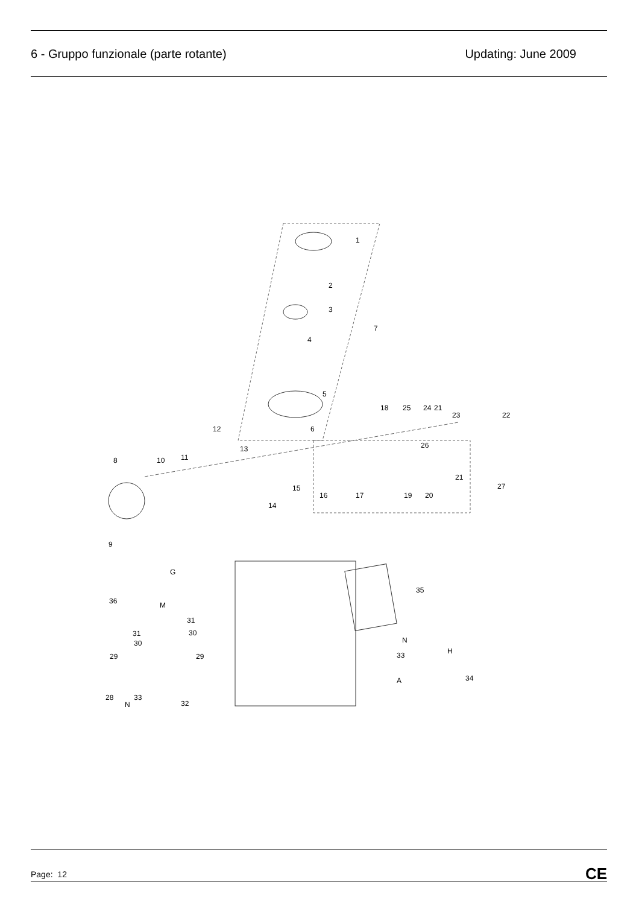6 - Gruppo funzionale (parte rotante)
Updating: June 2009
1
2
3
4
5
6
7
8
9
10
11
12
13
14
15
16
17
18
19
20
21
21
22
23
24
25
26
27
28
29
29
30
30
31
31
33
32
33
34
35
36
G
M
N
N
H
A
Page: 12
CE